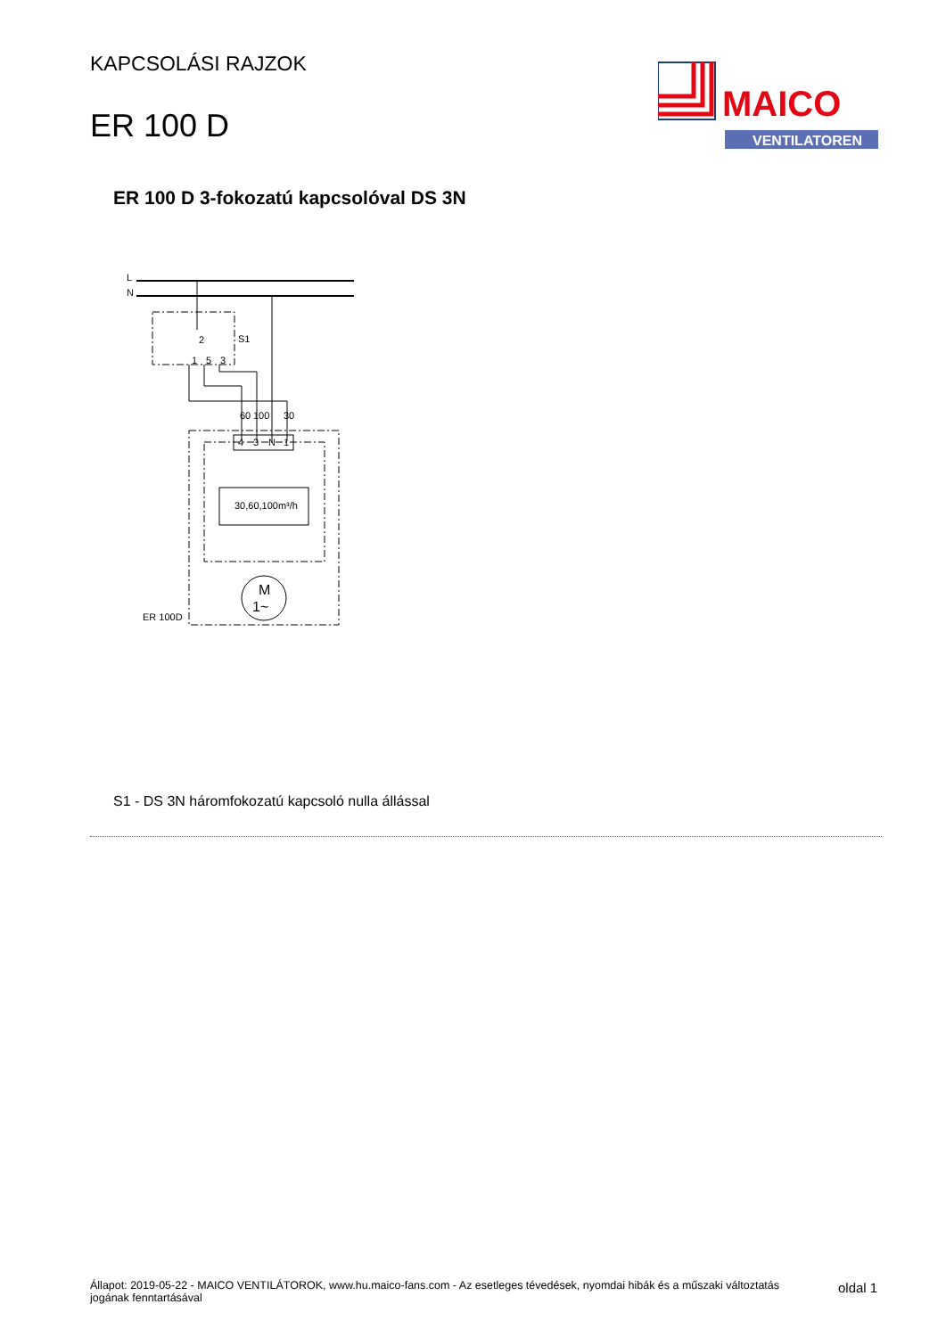KAPCSOLÁSI RAJZOK
ER 100 D
MAICO
VENTILATOREN
ER 100 D 3-fokozatú kapcsolóval DS 3N
L
N
4
3
N
1
2
S1
1
5
3
30,60,100m³/h
M
1~
ER 100D
60
100
30
S1 - DS 3N háromfokozatú kapcsoló nulla állással
Állapot: 2019-05-22 - MAICO VENTILÁTOROK, www.hu.maico-fans.com - Az esetleges tévedések, nyomdai hibák és a műszaki változtatás jogának fenntartásával
oldal 1